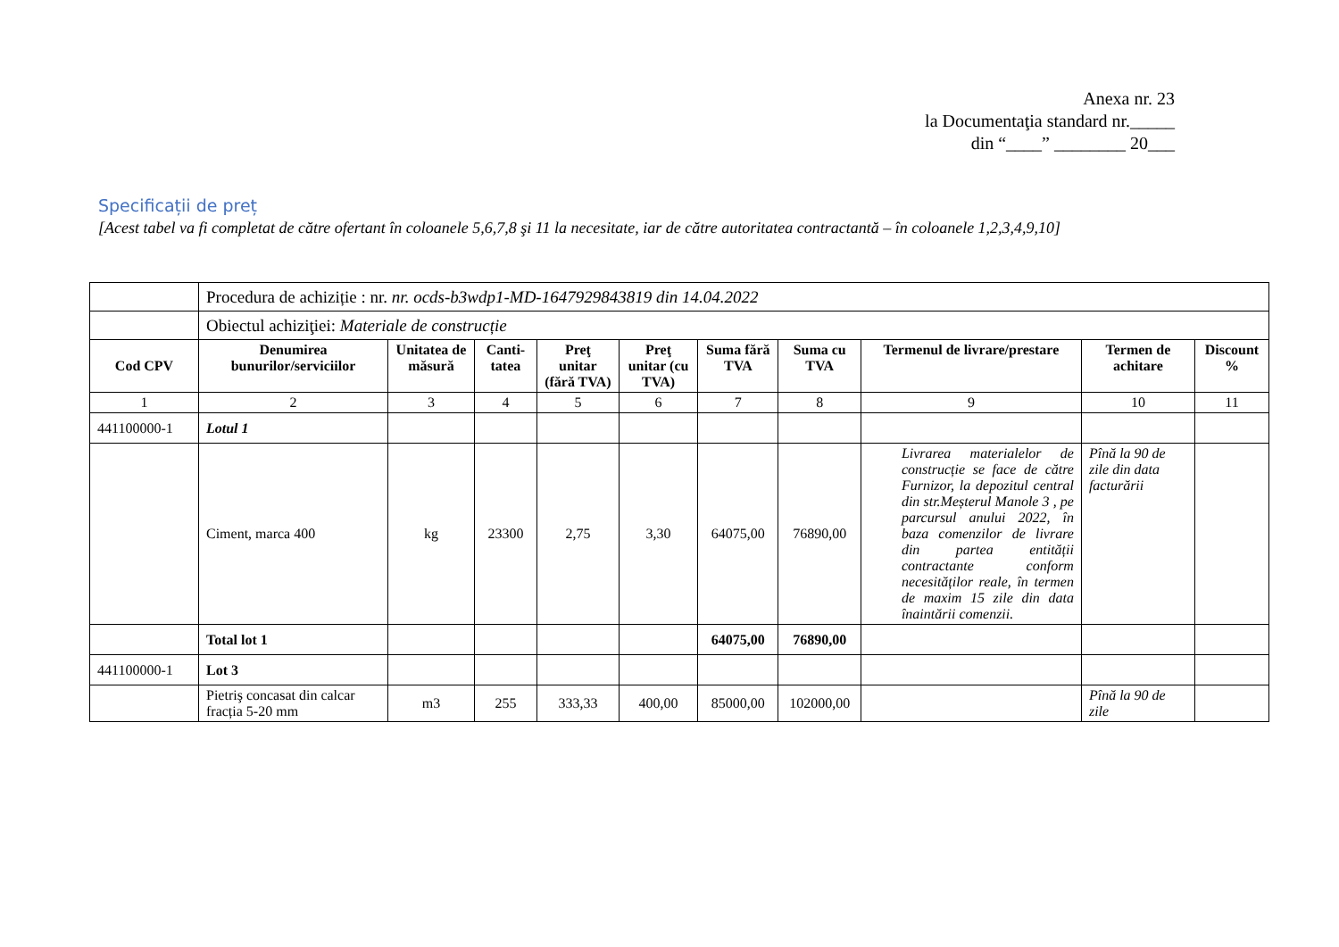Anexa nr. 23
la Documentaţia standard nr._____
din “____” ________ 20___
Specificații de preț
[Acest tabel va fi completat de către ofertant în coloanele 5,6,7,8 şi 11 la necesitate, iar de către autoritatea contractantă – în coloanele 1,2,3,4,9,10]
| | Procedura de achiziție : nr. nr. ocds-b3wdp1-MD-1647929843819 din 14.04.2022 | | | | | | | | | |
| | Obiectul achiziţiei: Materiale de construcție | | | | | | | | | |
| Cod CPV | Denumirea bunurilor/serviciilor | Unitatea de măsură | Canti-tatea | Preţ unitar (fără TVA) | Preţ unitar (cu TVA) | Suma fără TVA | Suma cu TVA | Termenul de livrare/prestare | Termen de achitare | Discount % |
| 1 | 2 | 3 | 4 | 5 | 6 | 7 | 8 | 9 | 10 | 11 |
| 441100000-1 | Lotul 1 | | | | | | | | | |
| | Ciment, marca 400 | kg | 23300 | 2,75 | 3,30 | 64075,00 | 76890,00 | Livrarea materialelor de construcție se face de către Furnizor, la depozitul central din str.Meșterul Manole 3 , pe parcursul anului 2022, în baza comenzilor de livrare din partea entității contractante conform necesităților reale, în termen de maxim 15 zile din data înaintării comenzii. | Pînă la 90 de zile din data facturării | |
| | Total lot 1 | | | | | 64075,00 | 76890,00 | | | |
| 441100000-1 | Lot 3 | | | | | | | | | |
| | Pietriş concasat din calcar fracția 5-20 mm | m3 | 255 | 333,33 | 400,00 | 85000,00 | 102000,00 | | Pînă la 90 de zile | |